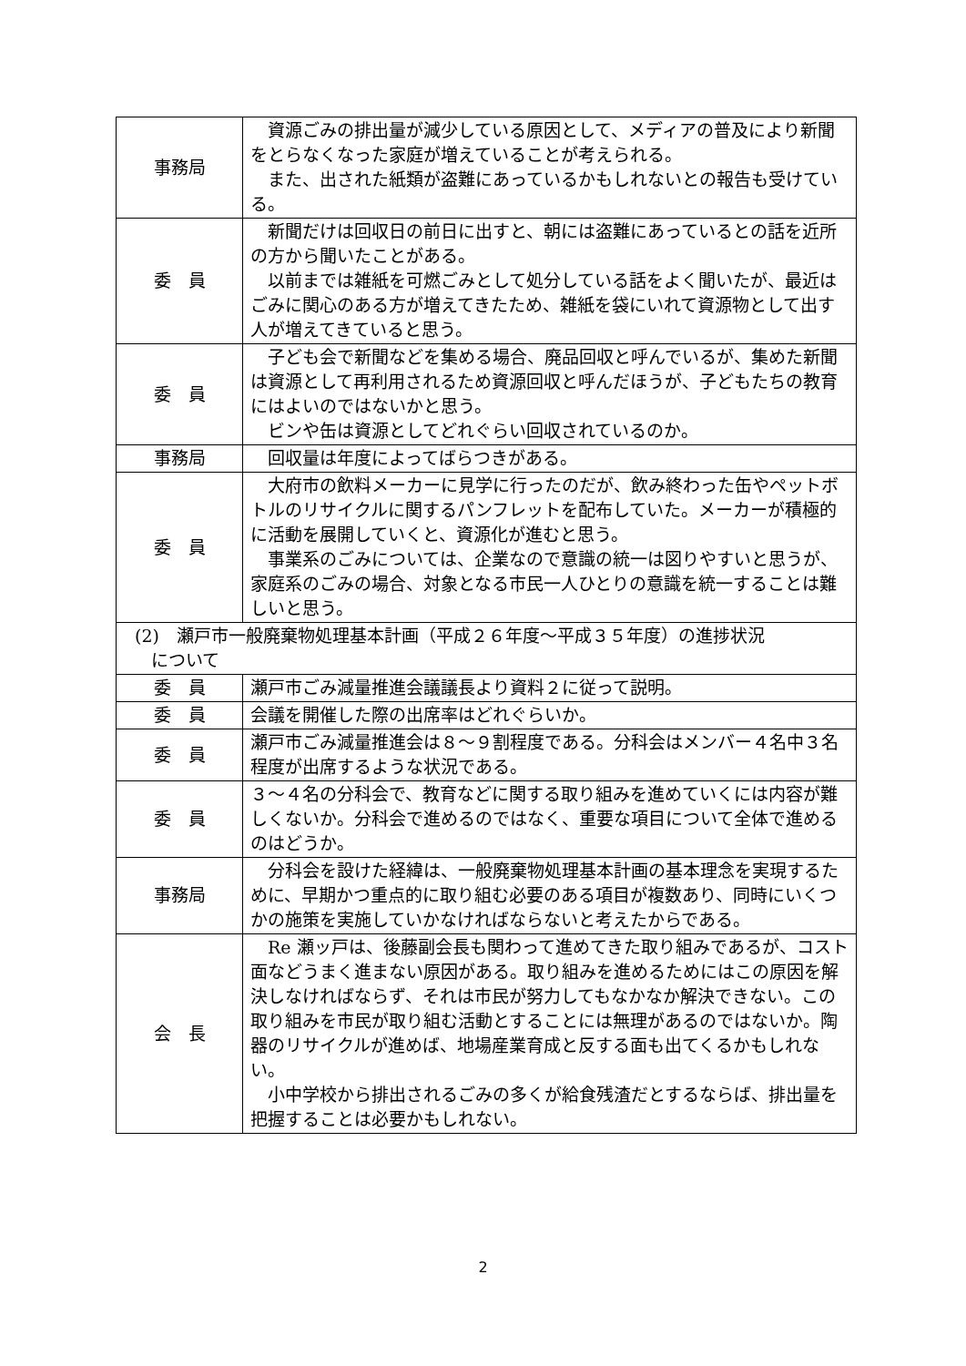| 事務局 | 資源ごみの排出量が減少している原因として、メディアの普及により新聞をとらなくなった家庭が増えていることが考えられる。 また、出された紙類が盗難にあっているかもしれないとの報告も受けている。 |
| 委 員 | 新聞だけは回収日の前日に出すと、朝には盗難にあっているとの話を近所の方から聞いたことがある。 以前までは雑紙を可燃ごみとして処分している話をよく聞いたが、最近はごみに関心のある方が増えてきたため、雑紙を袋にいれて資源物として出す人が増えてきていると思う。 |
| 委 員 | 子ども会で新聞などを集める場合、廃品回収と呼んでいるが、集めた新聞は資源として再利用されるため資源回収と呼んだほうが、子どもたちの教育にはよいのではないかと思う。 ビンや缶は資源としてどれぐらい回収されているのか。 |
| 事務局 | 回収量は年度によってばらつきがある。 |
| 委 員 | 大府市の飲料メーカーに見学に行ったのだが、飲み終わった缶やペットボトルのリサイクルに関するパンフレットを配布していた。メーカーが積極的に活動を展開していくと、資源化が進むと思う。 事業系のごみについては、企業なので意識の統一は図りやすいと思うが、家庭系のごみの場合、対象となる市民一人ひとりの意識を統一することは難しいと思う。 |
| (2) 瀬戸市一般廃棄物処理基本計画（平成２６年度～平成３５年度）の進捗状況 について | |
| 委 員 | 瀬戸市ごみ減量推進会議議長より資料２に従って説明。 |
| 委 員 | 会議を開催した際の出席率はどれぐらいか。 |
| 委 員 | 瀬戸市ごみ減量推進会は８～９割程度である。分科会はメンバー４名中３名程度が出席するような状況である。 |
| 委 員 | ３～４名の分科会で、教育などに関する取り組みを進めていくには内容が難しくないか。分科会で進めるのではなく、重要な項目について全体で進めるのはどうか。 |
| 事務局 | 分科会を設けた経緯は、一般廃棄物処理基本計画の基本理念を実現するために、早期かつ重点的に取り組む必要のある項目が複数あり、同時にいくつかの施策を実施していかなければならないと考えたからである。 |
| 会 長 | Re 瀬ッ戸は、後藤副会長も関わって進めてきた取り組みであるが、コスト面などうまく進まない原因がある。取り組みを進めるためにはこの原因を解決しなければならず、それは市民が努力してもなかなか解決できない。この取り組みを市民が取り組む活動とすることには無理があるのではないか。陶器のリサイクルが進めば、地場産業育成と反する面も出てくるかもしれない。 小中学校から排出されるごみの多くが給食残渣だとするならば、排出量を把握することは必要かもしれない。 |
2